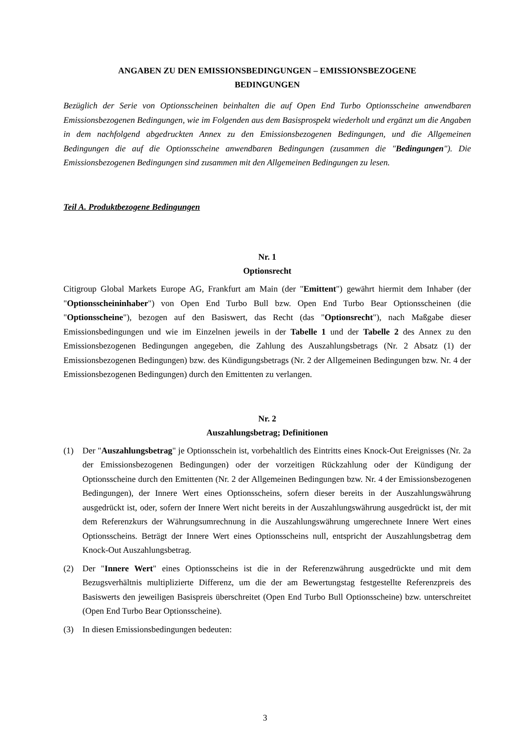ANGABEN ZU DEN EMISSIONSBEDINGUNGEN – EMISSIONSBEZOGENE
BEDINGUNGEN
Bezüglich der Serie von Optionsscheinen beinhalten die auf Open End Turbo Optionsscheine anwendbaren Emissionsbezogenen Bedingungen, wie im Folgenden aus dem Basisprospekt wiederholt und ergänzt um die Angaben in dem nachfolgend abgedruckten Annex zu den Emissionsbezogenen Bedingungen, und die Allgemeinen Bedingungen die auf die Optionsscheine anwendbaren Bedingungen (zusammen die "Bedingungen"). Die Emissionsbezogenen Bedingungen sind zusammen mit den Allgemeinen Bedingungen zu lesen.
Teil A. Produktbezogene Bedingungen
Nr. 1
Optionsrecht
Citigroup Global Markets Europe AG, Frankfurt am Main (der "Emittent") gewährt hiermit dem Inhaber (der "Optionsscheininhaber") von Open End Turbo Bull bzw. Open End Turbo Bear Optionsscheinen (die "Optionsscheine"), bezogen auf den Basiswert, das Recht (das "Optionsrecht"), nach Maßgabe dieser Emissionsbedingungen und wie im Einzelnen jeweils in der Tabelle 1 und der Tabelle 2 des Annex zu den Emissionsbezogenen Bedingungen angegeben, die Zahlung des Auszahlungsbetrags (Nr. 2 Absatz (1) der Emissionsbezogenen Bedingungen) bzw. des Kündigungsbetrags (Nr. 2 der Allgemeinen Bedingungen bzw. Nr. 4 der Emissionsbezogenen Bedingungen) durch den Emittenten zu verlangen.
Nr. 2
Auszahlungsbetrag; Definitionen
(1) Der "Auszahlungsbetrag" je Optionsschein ist, vorbehaltlich des Eintritts eines Knock-Out Ereignisses (Nr. 2a der Emissionsbezogenen Bedingungen) oder der vorzeitigen Rückzahlung oder der Kündigung der Optionsscheine durch den Emittenten (Nr. 2 der Allgemeinen Bedingungen bzw. Nr. 4 der Emissionsbezogenen Bedingungen), der Innere Wert eines Optionsscheins, sofern dieser bereits in der Auszahlungswährung ausgedrückt ist, oder, sofern der Innere Wert nicht bereits in der Auszahlungswährung ausgedrückt ist, der mit dem Referenzkurs der Währungsumrechnung in die Auszahlungswährung umgerechnete Innere Wert eines Optionsscheins. Beträgt der Innere Wert eines Optionsscheins null, entspricht der Auszahlungsbetrag dem Knock-Out Auszahlungsbetrag.
(2) Der "Innere Wert" eines Optionsscheins ist die in der Referenzwährung ausgedrückte und mit dem Bezugsverhältnis multiplizierte Differenz, um die der am Bewertungstag festgestellte Referenzpreis des Basiswerts den jeweiligen Basispreis überschreitet (Open End Turbo Bull Optionsscheine) bzw. unterschreitet (Open End Turbo Bear Optionsscheine).
(3) In diesen Emissionsbedingungen bedeuten:
3